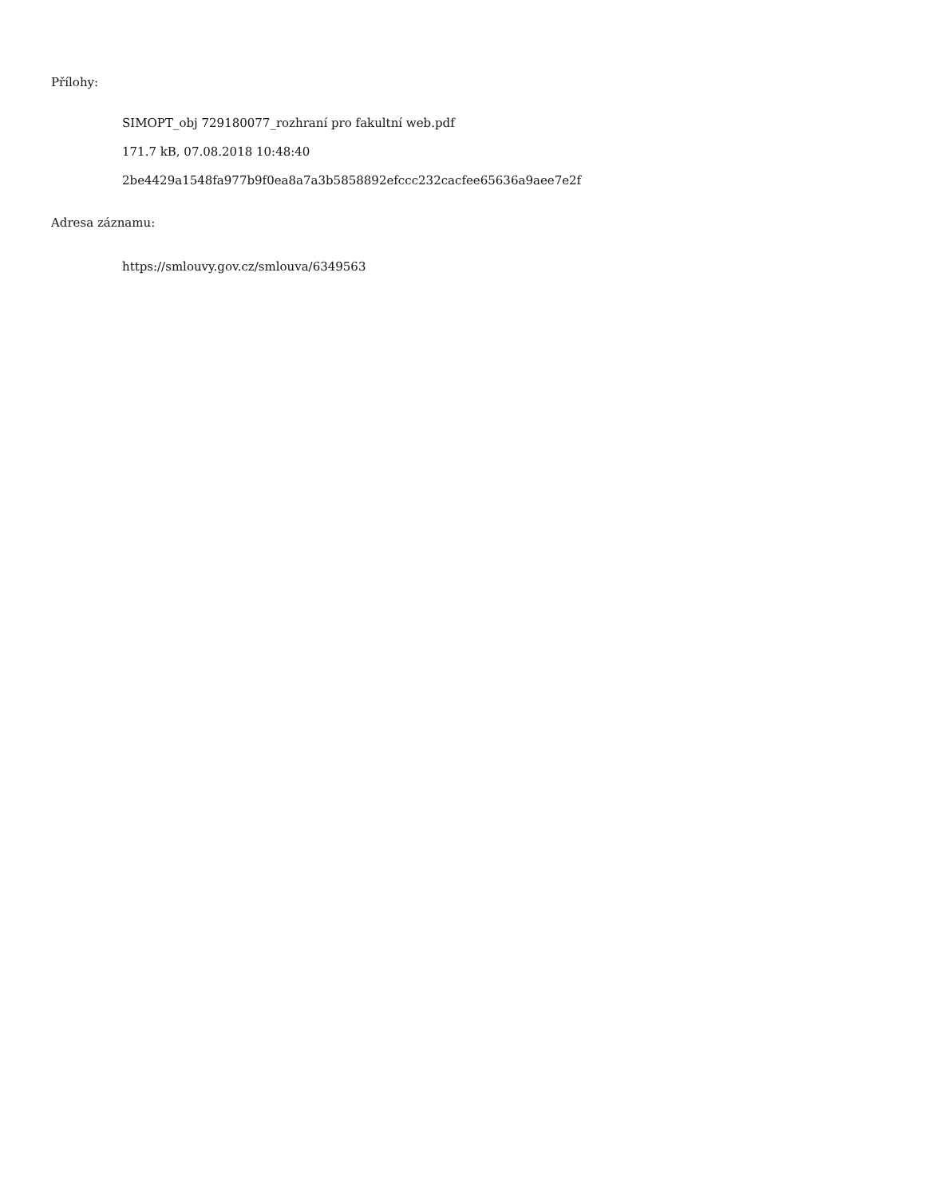Přílohy:
SIMOPT_obj 729180077_rozhraní pro fakultní web.pdf
171.7 kB, 07.08.2018 10:48:40
2be4429a1548fa977b9f0ea8a7a3b5858892efccc232cacfee65636a9aee7e2f
Adresa záznamu:
https://smlouvy.gov.cz/smlouva/6349563